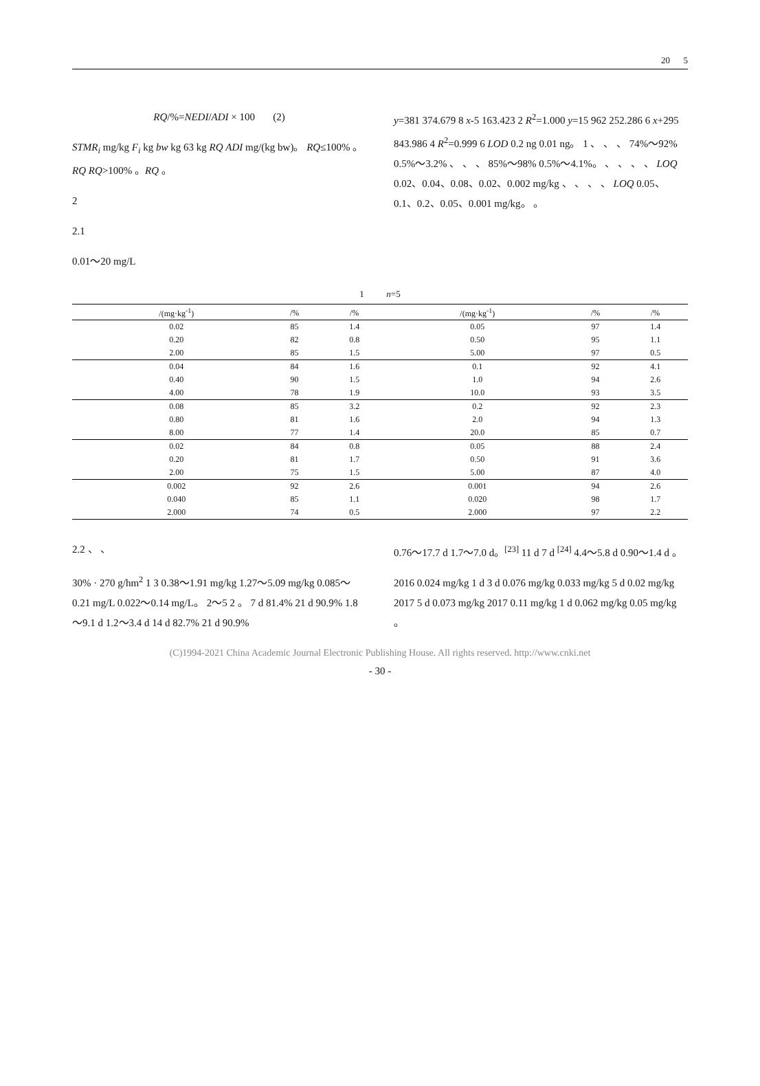20 5
RQ/%=NEDI/ADI × 100 (2)
STMR<sub>i</sub> mg/kg F<sub>i</sub> kg bw kg 63 kg RQ ADI mg/(kg bw)。 RQ≤100% 。RQ RQ>100% 。RQ 。
2
2.1
0.01～20 mg/L
y=381 374.679 8 x-5 163.423 2 R<sup>2</sup>=1.000 y=15 962 252.286 6 x+295 843.986 4 R<sup>2</sup>=0.999 6 LOD 0.2 ng 0.01 ng。 1 、 、 、 74%～92% 0.5%～3.2% 、 、 、 85%～98% 0.5%～4.1%。 、 、 、 、 LOQ 0.02、0.04、0.08、0.02、0.002 mg/kg 、 、 、 、 LOQ 0.05、0.1、0.2、0.05、0.001 mg/kg。 。
1 n=5
| | /(mg·kg<sup>-1</sup>) | /% | /% | /(mg·kg<sup>-1</sup>) | /% | /% |
| --- | --- | --- | --- | --- | --- | --- |
| | 0.02 | 85 | 1.4 | 0.05 | 97 | 1.4 |
| | 0.20 | 82 | 0.8 | 0.50 | 95 | 1.1 |
| | 2.00 | 85 | 1.5 | 5.00 | 97 | 0.5 |
| | 0.04 | 84 | 1.6 | 0.1 | 92 | 4.1 |
| | 0.40 | 90 | 1.5 | 1.0 | 94 | 2.6 |
| | 4.00 | 78 | 1.9 | 10.0 | 93 | 3.5 |
| | 0.08 | 85 | 3.2 | 0.2 | 92 | 2.3 |
| | 0.80 | 81 | 1.6 | 2.0 | 94 | 1.3 |
| | 8.00 | 77 | 1.4 | 20.0 | 85 | 0.7 |
| | 0.02 | 84 | 0.8 | 0.05 | 88 | 2.4 |
| | 0.20 | 81 | 1.7 | 0.50 | 91 | 3.6 |
| | 2.00 | 75 | 1.5 | 5.00 | 87 | 4.0 |
| | 0.002 | 92 | 2.6 | 0.001 | 94 | 2.6 |
| | 0.040 | 85 | 1.1 | 0.020 | 98 | 1.7 |
| | 2.000 | 74 | 0.5 | 2.000 | 97 | 2.2 |
2.2 、 、
30% · 270 g/hm<sup>2</sup> 1 3 0.38～1.91 mg/kg 1.27～5.09 mg/kg 0.085～0.21 mg/L 0.022～0.14 mg/L。 2～5 2 。 7 d 81.4% 21 d 90.9% 1.8～9.1 d 1.2～3.4 d 14 d 82.7% 21 d 90.9%
0.76～17.7 d 1.7～7.0 d。<sup>[23]</sup> 11 d 7 d <sup>[24]</sup> 4.4～5.8 d 0.90～1.4 d 。
2016 0.024 mg/kg 1 d 3 d 0.076 mg/kg 0.033 mg/kg 5 d 0.02 mg/kg 2017 5 d 0.073 mg/kg 2017 0.11 mg/kg 1 d 0.062 mg/kg 0.05 mg/kg 。
(C)1994-2021 China Academic Journal Electronic Publishing House. All rights reserved. http://www.cnki.net
- 30 -